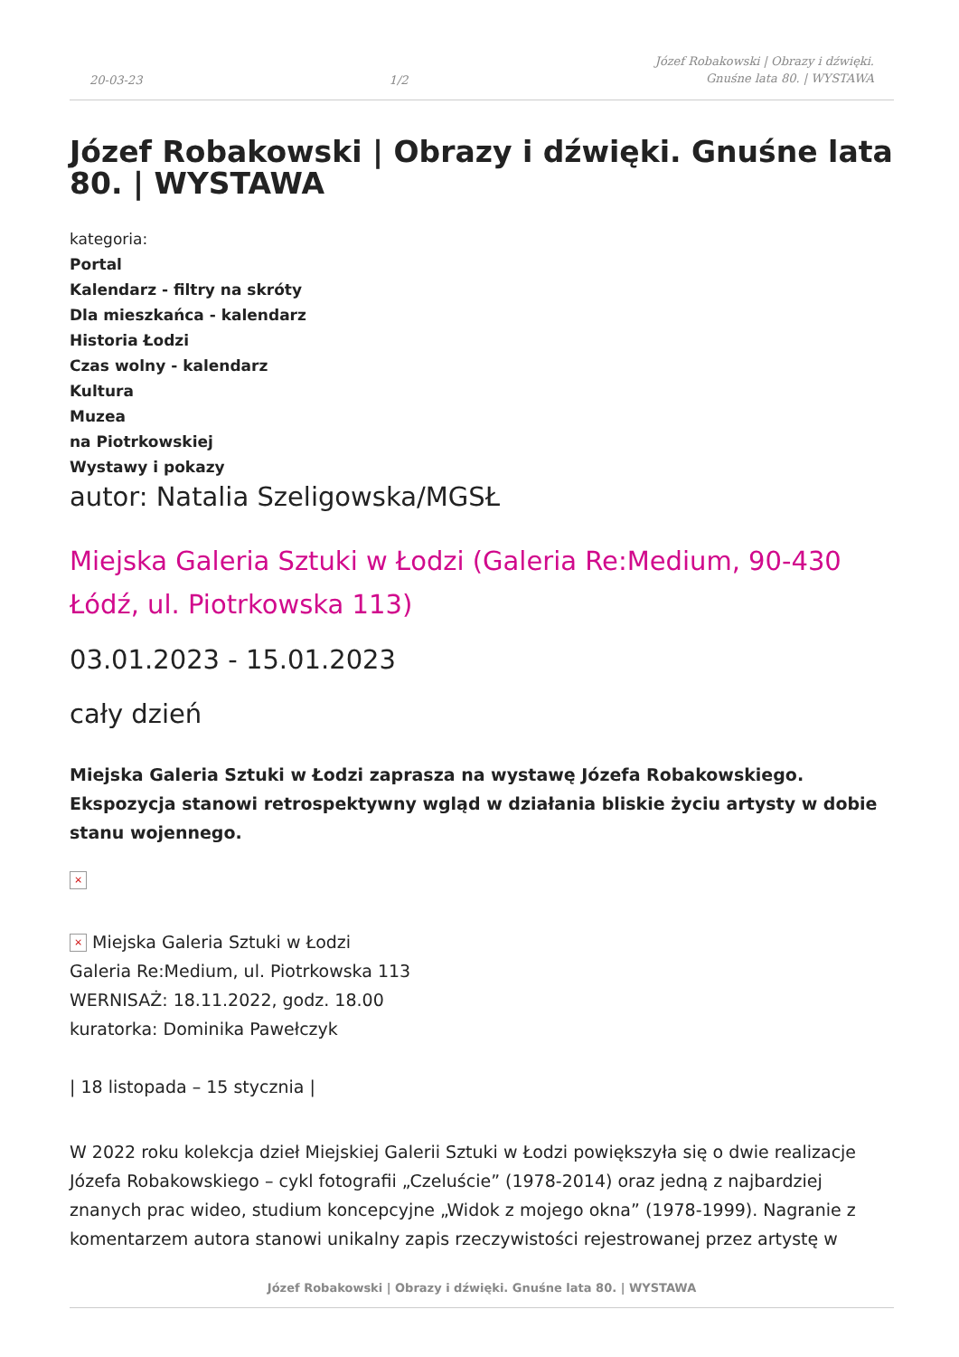20-03-23 1/2 Józef Robakowski | Obrazy i dźwięki.
Gnuśne lata 80. | WYSTAWA
Józef Robakowski | Obrazy i dźwięki. Gnuśne lata 80. | WYSTAWA
kategoria:
Portal
Kalendarz - filtry na skróty
Dla mieszkańca - kalendarz
Historia Łodzi
Czas wolny - kalendarz
Kultura
Muzea
na Piotrkowskiej
Wystawy i pokazy
autor: Natalia Szeligowska/MGSŁ
Miejska Galeria Sztuki w Łodzi (Galeria Re:Medium, 90-430 Łódź, ul. Piotrkowska 113)
03.01.2023 - 15.01.2023
cały dzień
Miejska Galeria Sztuki w Łodzi zaprasza na wystawę Józefa Robakowskiego. Ekspozycja stanowi retrospektywny wgląd w działania bliskie życiu artysty w dobie stanu wojennego.
×
× Miejska Galeria Sztuki w Łodzi
Galeria Re:Medium, ul. Piotrkowska 113
WERNISAŻ: 18.11.2022, godz. 18.00
kuratorka: Dominika Pawełczyk
| 18 listopada – 15 stycznia |
W 2022 roku kolekcja dzieł Miejskiej Galerii Sztuki w Łodzi powiększyła się o dwie realizacje Józefa Robakowskiego – cykl fotografii „Czeluście” (1978-2014) oraz jedną z najbardziej znanych prac wideo, studium koncepcyjne „Widok z mojego okna” (1978-1999). Nagranie z komentarzem autora stanowi unikalny zapis rzeczywistości rejestrowanej przez artystę w
Józef Robakowski | Obrazy i dźwięki. Gnuśne lata 80. | WYSTAWA